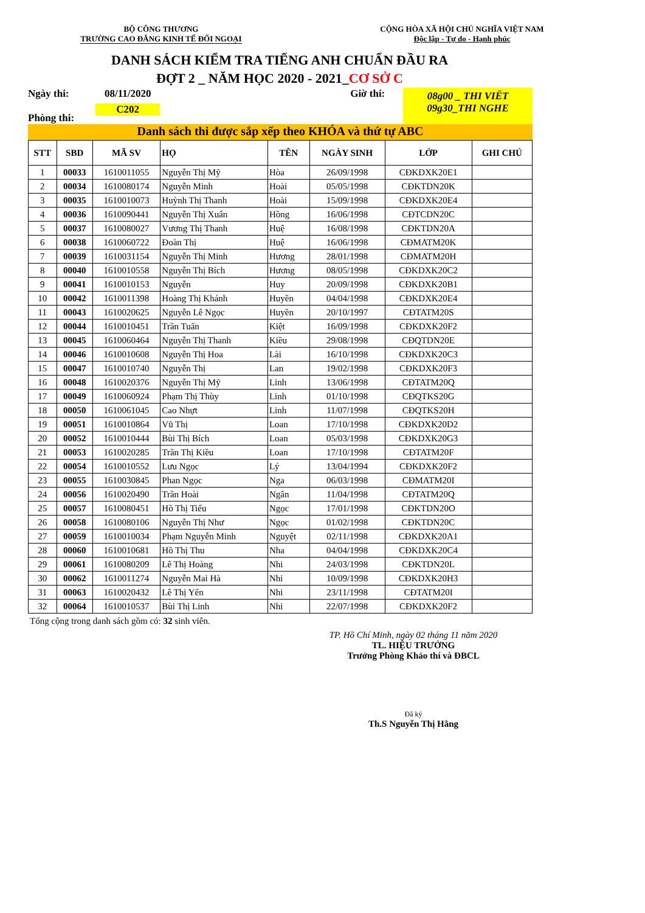BỘ CÔNG THƯƠNG
TRƯỜNG CAO ĐẲNG KINH TẾ ĐỐI NGOẠI
CỘNG HÒA XÃ HỘI CHỦ NGHĨA VIỆT NAM
Độc lập - Tự do - Hạnh phúc
DANH SÁCH KIỂM TRA TIẾNG ANH CHUẨN ĐẦU RA
ĐỢT 2 _ NĂM HỌC 2020 - 2021_CƠ SỞ C
Ngày thi:
Phòng thi:
08/11/2020
C202
Giờ thi:
08g00 _ THI VIẾT
09g30_THI NGHE
Danh sách thi được sắp xếp theo KHÓA và thứ tự ABC
| STT | SBD | MÃ SV | HỌ | TÊN | NGÀY SINH | LỚP | GHI CHÚ |
| --- | --- | --- | --- | --- | --- | --- | --- |
| 1 | 00033 | 1610011055 | Nguyễn Thị Mỹ | Hòa | 26/09/1998 | CĐKDXK20E1 | |
| 2 | 00034 | 1610080174 | Nguyễn Minh | Hoài | 05/05/1998 | CĐKTDN20K | |
| 3 | 00035 | 1610010073 | Huỳnh Thị Thanh | Hoài | 15/09/1998 | CĐKDXK20E4 | |
| 4 | 00036 | 1610090441 | Nguyễn Thị Xuân | Hồng | 16/06/1998 | CĐTCDN20C | |
| 5 | 00037 | 1610080027 | Vương Thị Thanh | Huệ | 16/08/1998 | CĐKTDN20A | |
| 6 | 00038 | 1610060722 | Đoàn Thị | Huệ | 16/06/1998 | CĐMATM20K | |
| 7 | 00039 | 1610031154 | Nguyễn Thị Minh | Hương | 28/01/1998 | CĐMATM20H | |
| 8 | 00040 | 1610010558 | Nguyễn Thị Bích | Hương | 08/05/1998 | CĐKDXK20C2 | |
| 9 | 00041 | 1610010153 | Nguyễn | Huy | 20/09/1998 | CĐKDXK20B1 | |
| 10 | 00042 | 1610011398 | Hoàng Thị Khánh | Huyền | 04/04/1998 | CĐKDXK20E4 | |
| 11 | 00043 | 1610020625 | Nguyễn Lê Ngọc | Huyền | 20/10/1997 | CĐTATM20S | |
| 12 | 00044 | 1610010451 | Trần Tuấn | Kiệt | 16/09/1998 | CĐKDXK20F2 | |
| 13 | 00045 | 1610060464 | Nguyễn Thị Thanh | Kiều | 29/08/1998 | CĐQTDN20E | |
| 14 | 00046 | 1610010608 | Nguyễn Thị Hoa | Lài | 16/10/1998 | CĐKDXK20C3 | |
| 15 | 00047 | 1610010740 | Nguyễn Thị | Lan | 19/02/1998 | CĐKDXK20F3 | |
| 16 | 00048 | 1610020376 | Nguyễn Thị Mỹ | Linh | 13/06/1998 | CĐTATM20Q | |
| 17 | 00049 | 1610060924 | Phạm Thị Thùy | Linh | 01/10/1998 | CĐQTKS20G | |
| 18 | 00050 | 1610061045 | Cao Nhựt | Linh | 11/07/1998 | CĐQTKS20H | |
| 19 | 00051 | 1610010864 | Vũ Thị | Loan | 17/10/1998 | CĐKDXK20D2 | |
| 20 | 00052 | 1610010444 | Bùi Thị Bích | Loan | 05/03/1998 | CĐKDXK20G3 | |
| 21 | 00053 | 1610020285 | Trần Thị Kiều | Loan | 17/10/1998 | CĐTATM20F | |
| 22 | 00054 | 1610010552 | Lưu Ngọc | Lý | 13/04/1994 | CĐKDXK20F2 | |
| 23 | 00055 | 1610030845 | Phan Ngọc | Nga | 06/03/1998 | CĐMATM20I | |
| 24 | 00056 | 1610020490 | Trần Hoài | Ngân | 11/04/1998 | CĐTATM20Q | |
| 25 | 00057 | 1610080451 | Hồ Thị Tiểu | Ngọc | 17/01/1998 | CĐKTDN20O | |
| 26 | 00058 | 1610080106 | Nguyễn Thị Như | Ngọc | 01/02/1998 | CĐKTDN20C | |
| 27 | 00059 | 1610010034 | Phạm Nguyễn Minh | Nguyệt | 02/11/1998 | CĐKDXK20A1 | |
| 28 | 00060 | 1610010681 | Hồ Thị Thu | Nha | 04/04/1998 | CĐKDXK20C4 | |
| 29 | 00061 | 1610080209 | Lê Thị Hoàng | Nhi | 24/03/1998 | CĐKTDN20L | |
| 30 | 00062 | 1610011274 | Nguyễn Mai Hà | Nhi | 10/09/1998 | CĐKDXK20H3 | |
| 31 | 00063 | 1610020432 | Lê Thị Yến | Nhi | 23/11/1998 | CĐTATM20I | |
| 32 | 00064 | 1610010537 | Bùi Thị Linh | Nhi | 22/07/1998 | CĐKDXK20F2 | |
Tổng cộng trong danh sách gồm có: 32 sinh viên.
TP. Hồ Chí Minh, ngày 02 tháng 11 năm 2020
TL. HIỆU TRƯỞNG
Trưởng Phòng Khảo thí và ĐBCL
Đã ký
Th.S Nguyễn Thị Hằng